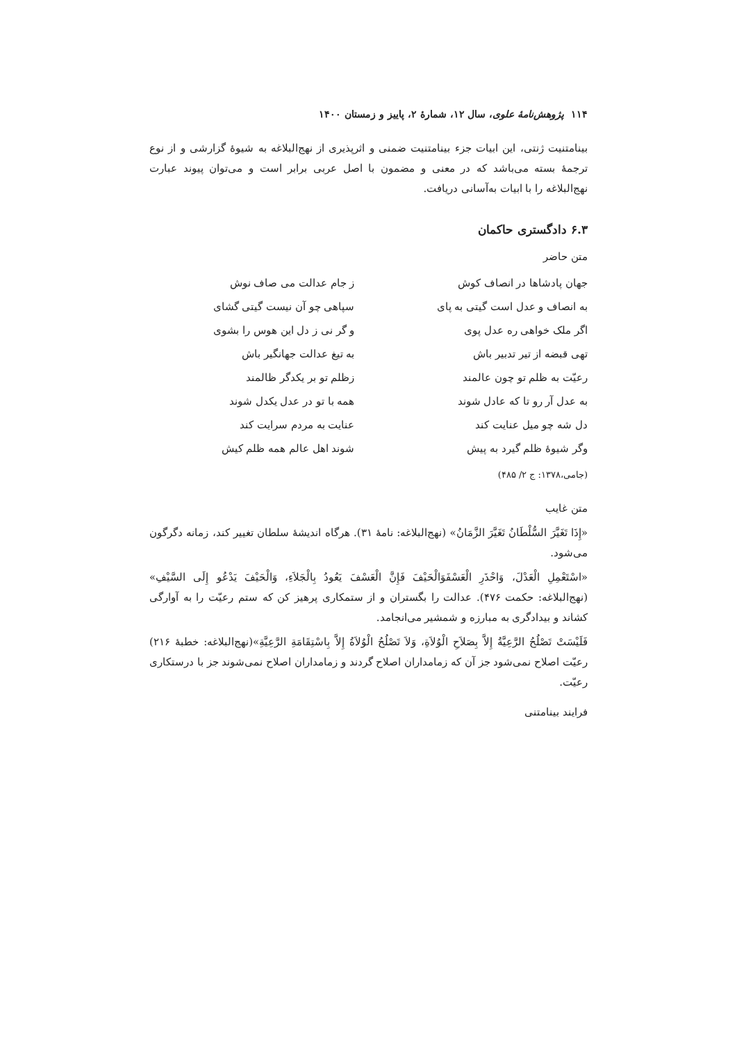۱۱۴ پژوهش‌نامهٔ علوی، سال ۱۲، شمارهٔ ۲، پاییز و زمستان ۱۴۰۰
بینامتنیت ژنتی، این ابیات جزء بینامتنیت ضمنی و اثرپذیری از نهج‌البلاغه به شیوهٔ گزارشی و از نوع ترجمهٔ بسته می‌باشد که در معنی و مضمون با اصل عربی برابر است و می‌توان پیوند عبارت نهج‌البلاغه را با ابیات به‌آسانی دریافت.
۶.۳ دادگستری حاکمان
متن حاضر
جهان پادشاها در انصاف کوش
ز جام عدالت می صاف نوش
به انصاف و عدل است گیتی به پای
سپاهی چو آن نیست گیتی گشای
اگر ملک خواهی ره عدل پوی
و گر نی ز دل این هوس را بشوی
تهی قبضه از تیر تدبیر باش
به تیغ عدالت جهانگیر باش
رعیّت به ظلم تو چون عالمند
زظلم تو بر یکدگر ظالمند
به عدل آر رو تا که عادل شوند
همه با تو در عدل یکدل شوند
دل شه چو میل عنایت کند
عنایت به مردم سرایت کند
وگر شیوهٔ ظلم گیرد به پیش
شوند اهل عالم همه ظلم کیش
(جامی،۱۳۷۸: ج ۲/ ۴۸۵)
متن غایب
«إِذَا تَغَیَّرَ السُّلْطَانُ تَغَیَّرَ الزَّمَانُ» (نهج‌البلاغه: نامهٔ ۳۱). هرگاه اندیشهٔ سلطان تغییر کند، زمانه دگرگون می‌شود.
«اسْتَعْمِلِ الْعَدْلَ، وَاحْذَرِ الْعَسْفَوَالْحَیْفَ فَإِنَّ الْعَسْفَ یَعُودُ بِالْجَلاَءِ، وَالْحَیْفَ یَدْعُو إِلَی السَّیْفِ» (نهج‌البلاغه: حکمت ۴۷۶). عدالت را بگستران و از ستمکاری پرهیز کن که ستم رعیّت را به آوارگی کشاند و بیدادگری به مبارزه و شمشیر می‌انجامد.
فَلَیْسَتْ تَصْلُحُ الرَّعِیَّةُ إِلاَّ بِصَلاَحِ الْوُلاَةِ، وَلاَ تَصْلُحُ الْوُلاَةُ إِلاَّ بِاسْتِقَامَةِ الرَّعِیَّةِ»(نهج‌البلاغه: خطبهٔ ۲۱۶) رعیّت اصلاح نمی‌شود جز آن که زمامداران اصلاح گردند و زمامداران اصلاح نمی‌شوند جز با درستکاری رعیّت.
فرایند بینامتنی